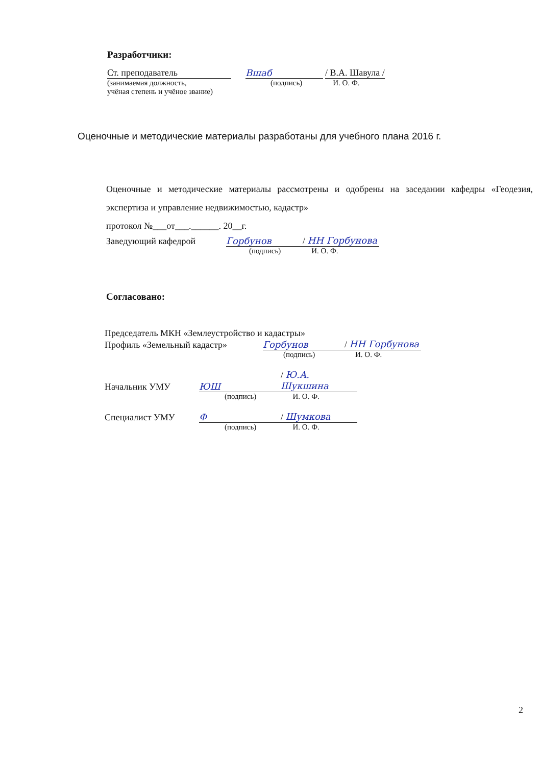Разработчики:
Ст. преподаватель Вшаб / В.А. Шавула /
(занимаемая должность,
учёная степень и учёное звание) (подпись) И. О. Ф.
Оценочные и методические материалы разработаны для учебного плана 2016 г.
Оценочные и методические материалы рассмотрены и одобрены на заседании кафедры «Геодезия, экспертиза и управление недвижимостью, кадастр»
протокол №___от___.______. 20__г.
Заведующий кафедрой Горбунов / НН Горбунова
(подпись) И. О. Ф.
Согласовано:
Председатель МКН «Землеустройство и кадастры»
Профиль «Земельный кадастр» Горбунов / НН Горбунова
(подпись) И. О. Ф.
Начальник УМУ ЮШ / Ю.А. Шукшина
(подпись) И. О. Ф.
Специалист УМУ Ф / Шумкова
(подпись) И. О. Ф.
2